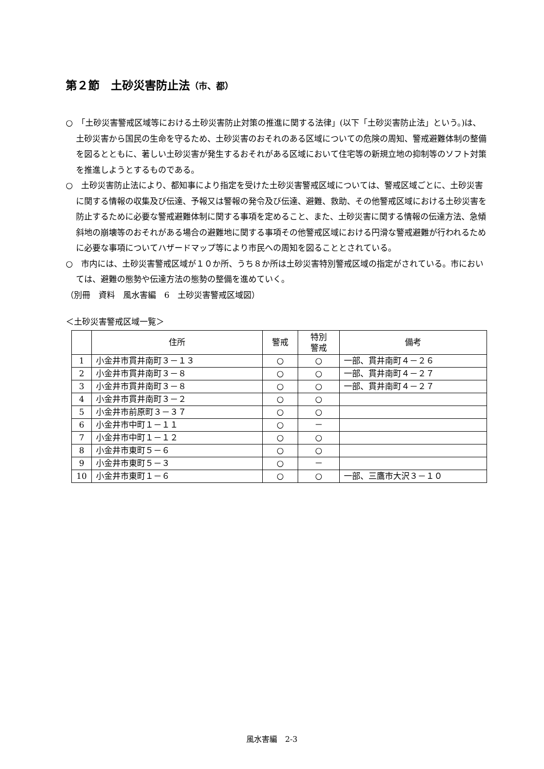第２節　土砂災害防止法（市、都）
○　「土砂災害警戒区域等における土砂災害防止対策の推進に関する法律」(以下「土砂災害防止法」という。)は、土砂災害から国民の生命を守るため、土砂災害のおそれのある区域についての危険の周知、警戒避難体制の整備を図るとともに、著しい土砂災害が発生するおそれがある区域において住宅等の新規立地の抑制等のソフト対策を推進しようとするものである。
○　土砂災害防止法により、都知事により指定を受けた土砂災害警戒区域については、警戒区域ごとに、土砂災害に関する情報の収集及び伝達、予報又は警報の発令及び伝達、避難、救助、その他警戒区域における土砂災害を防止するために必要な警戒避難体制に関する事項を定めること、また、土砂災害に関する情報の伝達方法、急傾斜地の崩壊等のおそれがある場合の避難地に関する事項その他警戒区域における円滑な警戒避難が行われるために必要な事項についてハザードマップ等により市民への周知を図ることとされている。
○　市内には、土砂災害警戒区域が１０か所、うち８か所は土砂災害特別警戒区域の指定がされている。市においては、避難の態勢や伝達方法の態勢の整備を進めていく。
（別冊　資料　風水害編　6　土砂災害警戒区域図）
＜土砂災害警戒区域一覧＞
| | 住所 | 警戒 | 特別 警戒 | 備考 |
| --- | --- | --- | --- | --- |
| 1 | 小金井市貫井南町３－１３ | ○ | ○ | 一部、貫井南町４－２６ |
| 2 | 小金井市貫井南町３－８ | ○ | ○ | 一部、貫井南町４－２７ |
| 3 | 小金井市貫井南町３－８ | ○ | ○ | 一部、貫井南町４－２７ |
| 4 | 小金井市貫井南町３－２ | ○ | ○ | |
| 5 | 小金井市前原町３－３７ | ○ | ○ | |
| 6 | 小金井市中町１－１１ | ○ | － | |
| 7 | 小金井市中町１－１２ | ○ | ○ | |
| 8 | 小金井市東町５－６ | ○ | ○ | |
| 9 | 小金井市東町５－３ | ○ | － | |
| 10 | 小金井市東町１－６ | ○ | ○ | 一部、三鷹市大沢３－１０ |
風水害編　2-3